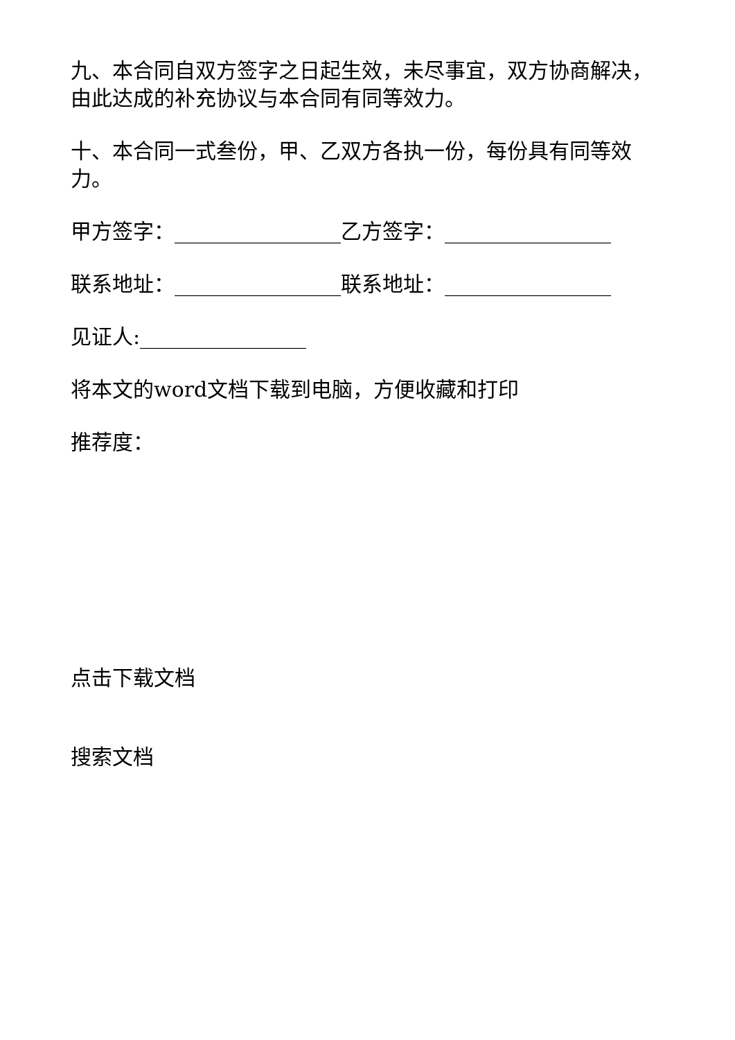九、本合同自双方签字之日起生效，未尽事宜，双方协商解决，由此达成的补充协议与本合同有同等效力。
十、本合同一式叁份，甲、乙双方各执一份，每份具有同等效力。
甲方签字：________________乙方签字：________________
联系地址：________________联系地址：________________
见证人:________________
将本文的word文档下载到电脑，方便收藏和打印
推荐度：
点击下载文档
搜索文档